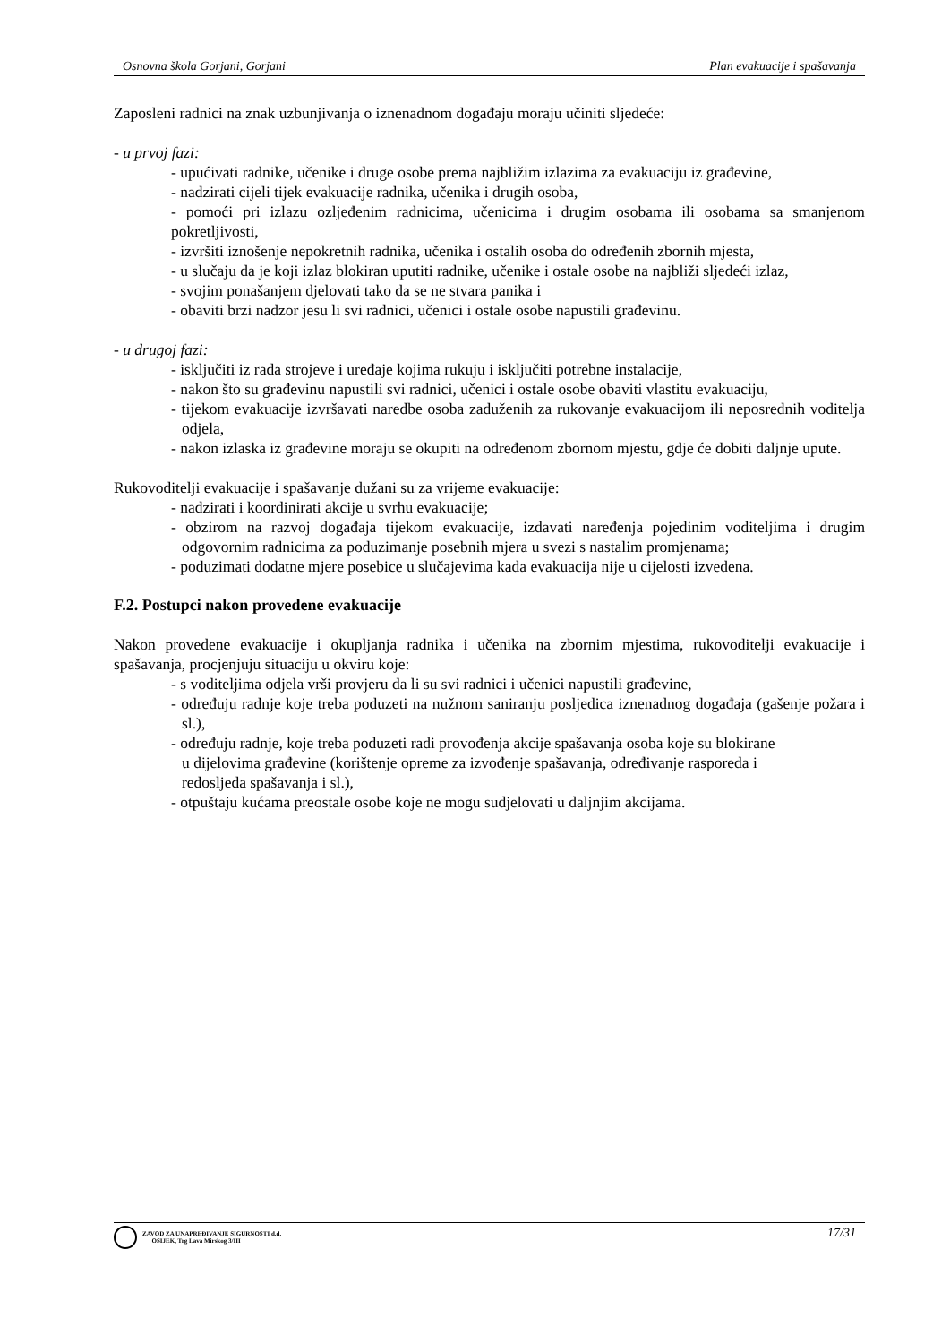Osnovna škola Gorjani, Gorjani Plan evakuacije i spašavanja
Zaposleni radnici na znak uzbunjivanja o iznenadnom događaju moraju učiniti sljedeće:
- u prvoj fazi:
- upućivati radnike, učenike i druge osobe prema najbližim izlazima za evakuaciju iz građevine,
- nadzirati cijeli tijek evakuacije radnika, učenika i drugih osoba,
- pomoći pri izlazu ozljeđenim radnicima, učenicima i drugim osobama ili osobama sa smanjenom pokretljivosti,
- izvršiti iznošenje nepokretnih radnika, učenika i ostalih osoba do određenih zbornih mjesta,
- u slučaju da je koji izlaz blokiran uputiti radnike, učenike i ostale osobe na najbliži sljedeći izlaz,
- svojim ponašanjem djelovati tako da se ne stvara panika i
- obaviti brzi nadzor jesu li svi radnici, učenici i ostale osobe napustili građevinu.
- u drugoj fazi:
- isključiti iz rada strojeve i uređaje kojima rukuju i isključiti potrebne instalacije,
- nakon što su građevinu napustili svi radnici, učenici i ostale osobe obaviti vlastitu evakuaciju,
- tijekom evakuacije izvršavati naredbe osoba zaduženih za rukovanje evakuacijom ili neposrednih voditelja odjela,
- nakon izlaska iz građevine moraju se okupiti na određenom zbornom mjestu, gdje će dobiti daljnje upute.
Rukovoditelji evakuacije i spašavanje dužani su za vrijeme evakuacije:
- nadzirati i koordinirati akcije u svrhu evakuacije;
- obzirom na razvoj događaja tijekom evakuacije, izdavati naređenja pojedinim voditeljima i drugim odgovornim radnicima za poduzimanje posebnih mjera u svezi s nastalim promjenama;
- poduzimati dodatne mjere posebice u slučajevima kada evakuacija nije u cijelosti izvedena.
F.2. Postupci nakon provedene evakuacije
Nakon provedene evakuacije i okupljanja radnika i učenika na zbornim mjestima, rukovoditelji evakuacije i spašavanja, procjenjuju situaciju u okviru koje:
- s voditeljima odjela vrši provjeru da li su svi radnici i učenici napustili građevine,
- određuju radnje koje treba poduzeti na nužnom saniranju posljedica iznenadnog događaja (gašenje požara i sl.),
- određuju radnje, koje treba poduzeti radi provođenja akcije spašavanja osoba koje su blokirane
u dijelovima građevine (korištenje opreme za izvođenje spašavanja, određivanje rasporeda i
redosljeda spašavanja i sl.),
- otpuštaju kućama preostale osobe koje ne mogu sudjelovati u daljnjim akcijama.
ZAVOD ZA UNAPREĐIVANJE SIGURNOSTI d.d.
OSIJEK, Trg Lava Mirskog 3/III
17/31